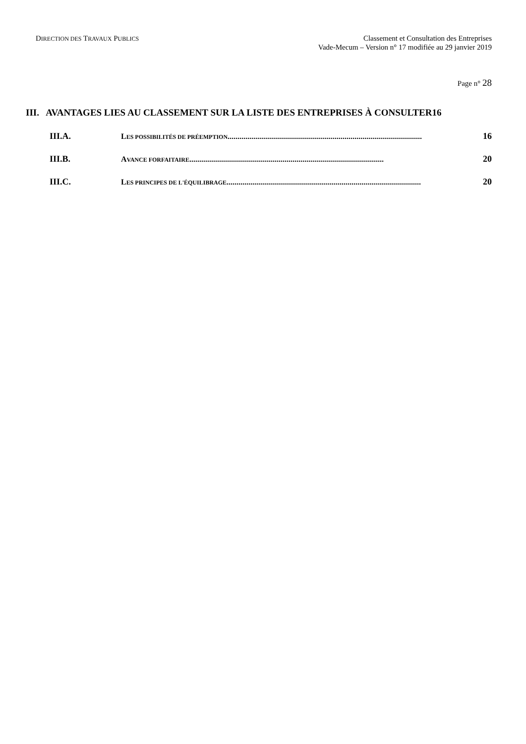DIRECTION DES TRAVAUX PUBLICS
Classement et Consultation des Entreprises
Vade-Mecum – Version n° 17 modifiée au 29 janvier 2019
Page n° 28
III. AVANTAGES LIES AU CLASSEMENT SUR LA LISTE DES ENTREPRISES À CONSULTER16
III.A. LES POSSIBILITÉS DE PRÉEMPTION.................................................................................................. 16
III.B. AVANCE FORFAITAIRE.................................................................................................. 20
III.C. LES PRINCIPES DE L'ÉQUILIBRAGE.................................................................................................. 20